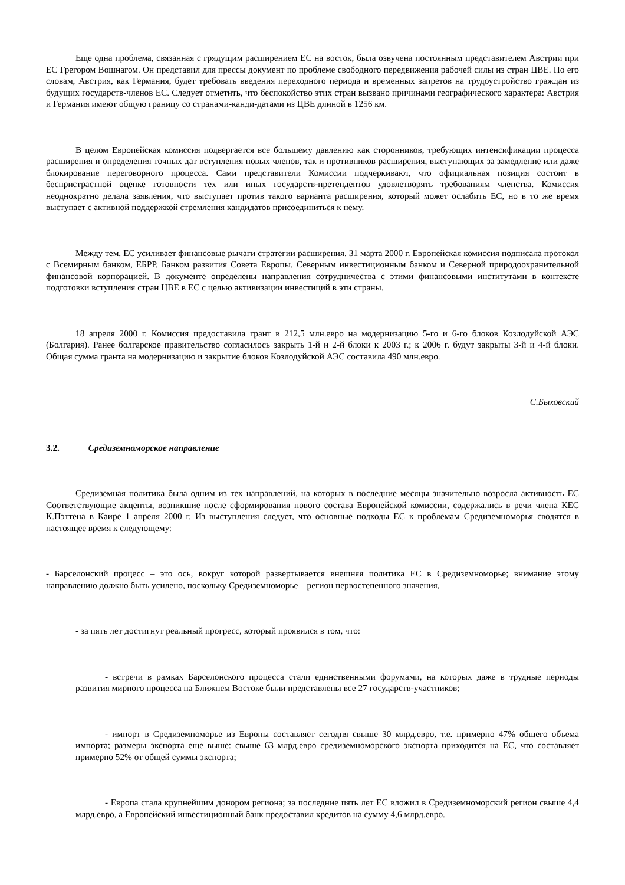Еще одна проблема, связанная с грядущим расширением ЕС на восток, была озвучена постоянным представителем Австрии при ЕС Грегором Вошнагом. Он представил для прессы документ по проблеме свободного передвижения рабочей силы из стран ЦВЕ. По его словам, Австрия, как Германия, будет требовать введения переходного периода и временных запретов на трудоустройство граждан из будущих государств-членов ЕС. Следует отметить, что беспокойство этих стран вызвано причинами географического характера: Австрия и Германия имеют общую границу со странами-канди-датами из ЦВЕ длиной в 1256 км.
В целом Европейская комиссия подвергается все большему давлению как сторонников, требующих интенсификации процесса расширения и определения точных дат вступления новых членов, так и противников расширения, выступающих за замедление или даже блокирование переговорного процесса. Сами представители Комиссии подчеркивают, что официальная позиция состоит в беспристрастной оценке готовности тех или иных государств-претендентов удовлетворять требованиям членства. Комиссия неоднократно делала заявления, что выступает против такого варианта расширения, который может ослабить ЕС, но в то же время выступает с активной поддержкой стремления кандидатов присоединиться к нему.
Между тем, ЕС усиливает финансовые рычаги стратегии расширения. 31 марта 2000 г. Европейская комиссия подписала протокол с Всемирным банком, ЕБРР, Банком развития Совета Европы, Северным инвестиционным банком и Северной природоохранительной финансовой корпорацией. В документе определены направления сотрудничества с этими финансовыми институтами в контексте подготовки вступления стран ЦВЕ в ЕС с целью активизации инвестиций в эти страны.
18 апреля 2000 г. Комиссия предоставила грант в 212,5 млн.евро на модернизацию 5-го и 6-го блоков Козлодуйской АЭС (Болгария). Ранее болгарское правительство согласилось закрыть 1-й и 2-й блоки к 2003 г.; к 2006 г. будут закрыты 3-й и 4-й блоки. Общая сумма гранта на модернизацию и закрытие блоков Козлодуйской АЭС составила 490 млн.евро.
С.Быховский
3.2. Средиземноморское направление
Средиземная политика была одним из тех направлений, на которых в последние месяцы значительно возросла активность ЕС Соответствующие акценты, возникшие после сформирования нового состава Европейской комиссии, содержались в речи члена КЕС К.Пэттена в Каире 1 апреля 2000 г. Из выступления следует, что основные подходы ЕС к проблемам Средиземноморья сводятся в настоящее время к следующему:
- Барселонский процесс – это ось, вокруг которой развертывается внешняя политика ЕС в Средиземноморье; внимание этому направлению должно быть усилено, поскольку Средиземноморье – регион первостепенного значения,
- за пять лет достигнут реальный прогресс, который проявился в том, что:
- встречи в рамках Барселонского процесса стали единственными форумами, на которых даже в трудные периоды развития мирного процесса на Ближнем Востоке были представлены все 27 государств-участников;
- импорт в Средиземноморье из Европы составляет сегодня свыше 30 млрд.евро, т.е. примерно 47% общего объема импорта; размеры экспорта еще выше: свыше 63 млрд.евро средиземноморского экспорта приходится на ЕС, что составляет примерно 52% от общей суммы экспорта;
- Европа стала крупнейшим донором региона; за последние пять лет ЕС вложил в Средиземноморский регион свыше 4,4 млрд.евро, а Европейский инвестиционный банк предоставил кредитов на сумму 4,6 млрд.евро.